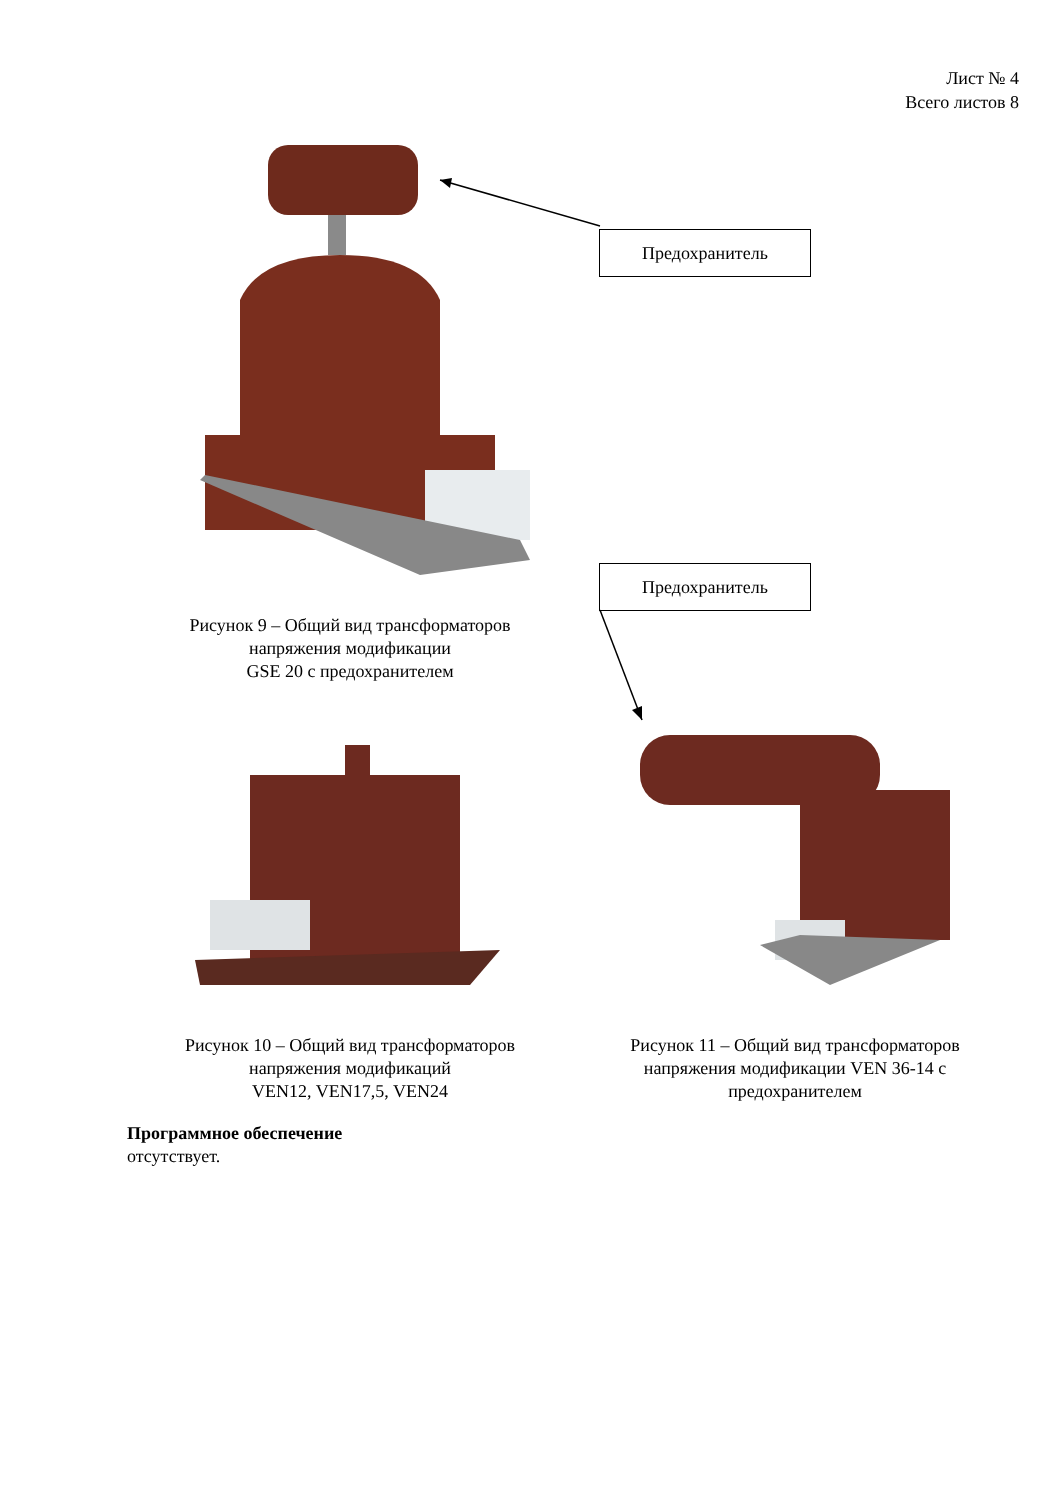Лист № 4
Всего листов 8
Предохранитель
Предохранитель
Рисунок 9 – Общий вид трансформаторов
напряжения модификации
GSE 20 с предохранителем
Рисунок 10 – Общий вид трансформаторов
напряжения модификаций
VEN12, VEN17,5, VEN24
Рисунок 11 – Общий вид трансформаторов
напряжения модификации VEN 36-14 с
предохранителем
Программное обеспечение
отсутствует.